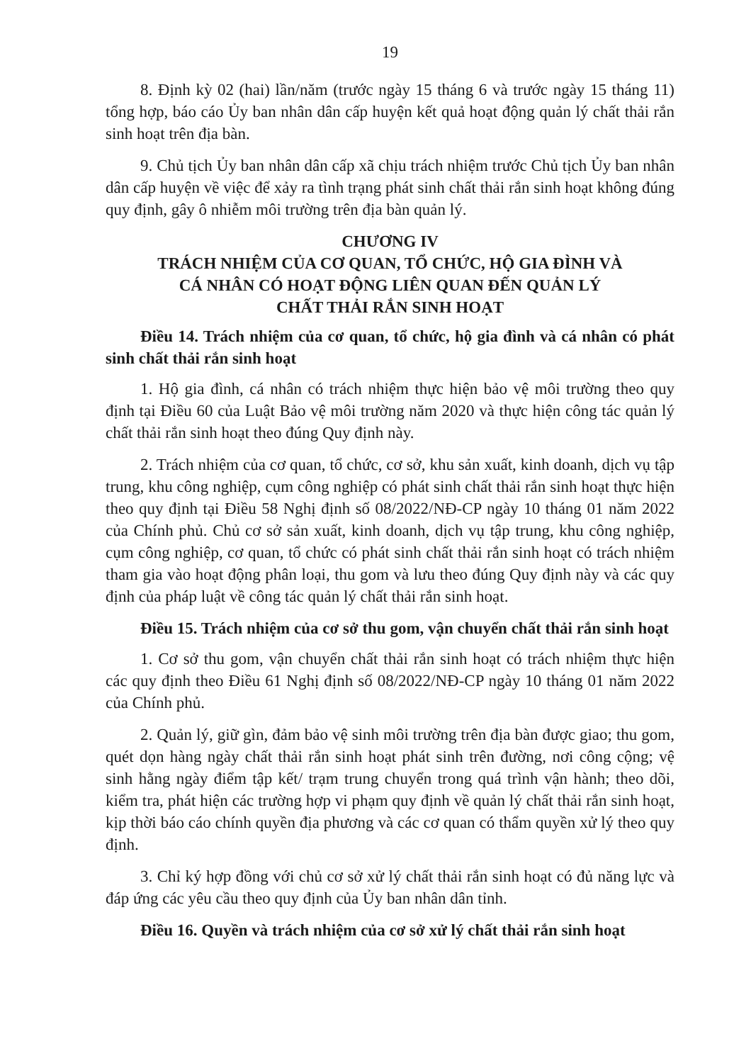19
8. Định kỳ 02 (hai) lần/năm (trước ngày 15 tháng 6 và trước ngày 15 tháng 11) tổng hợp, báo cáo Ủy ban nhân dân cấp huyện kết quả hoạt động quản lý chất thải rắn sinh hoạt trên địa bàn.
9. Chủ tịch Ủy ban nhân dân cấp xã chịu trách nhiệm trước Chủ tịch Ủy ban nhân dân cấp huyện về việc để xảy ra tình trạng phát sinh chất thải rắn sinh hoạt không đúng quy định, gây ô nhiễm môi trường trên địa bàn quản lý.
CHƯƠNG IV
TRÁCH NHIỆM CỦA CƠ QUAN, TỔ CHỨC, HỘ GIA ĐÌNH VÀ
CÁ NHÂN CÓ HOẠT ĐỘNG LIÊN QUAN ĐẾN QUẢN LÝ
CHẤT THẢI RẮN SINH HOẠT
Điều 14. Trách nhiệm của cơ quan, tổ chức, hộ gia đình và cá nhân có phát sinh chất thải rắn sinh hoạt
1. Hộ gia đình, cá nhân có trách nhiệm thực hiện bảo vệ môi trường theo quy định tại Điều 60 của Luật Bảo vệ môi trường năm 2020 và thực hiện công tác quản lý chất thải rắn sinh hoạt theo đúng Quy định này.
2. Trách nhiệm của cơ quan, tổ chức, cơ sở, khu sản xuất, kinh doanh, dịch vụ tập trung, khu công nghiệp, cụm công nghiệp có phát sinh chất thải rắn sinh hoạt thực hiện theo quy định tại Điều 58 Nghị định số 08/2022/NĐ-CP ngày 10 tháng 01 năm 2022 của Chính phủ. Chủ cơ sở sản xuất, kinh doanh, dịch vụ tập trung, khu công nghiệp, cụm công nghiệp, cơ quan, tổ chức có phát sinh chất thải rắn sinh hoạt có trách nhiệm tham gia vào hoạt động phân loại, thu gom và lưu theo đúng Quy định này và các quy định của pháp luật về công tác quản lý chất thải rắn sinh hoạt.
Điều 15. Trách nhiệm của cơ sở thu gom, vận chuyển chất thải rắn sinh hoạt
1. Cơ sở thu gom, vận chuyển chất thải rắn sinh hoạt có trách nhiệm thực hiện các quy định theo Điều 61 Nghị định số 08/2022/NĐ-CP ngày 10 tháng 01 năm 2022 của Chính phủ.
2. Quản lý, giữ gìn, đảm bảo vệ sinh môi trường trên địa bàn được giao; thu gom, quét dọn hàng ngày chất thải rắn sinh hoạt phát sinh trên đường, nơi công cộng; vệ sinh hằng ngày điểm tập kết/ trạm trung chuyển trong quá trình vận hành; theo dõi, kiểm tra, phát hiện các trường hợp vi phạm quy định về quản lý chất thải rắn sinh hoạt, kịp thời báo cáo chính quyền địa phương và các cơ quan có thẩm quyền xử lý theo quy định.
3. Chỉ ký hợp đồng với chủ cơ sở xử lý chất thải rắn sinh hoạt có đủ năng lực và đáp ứng các yêu cầu theo quy định của Ủy ban nhân dân tỉnh.
Điều 16. Quyền và trách nhiệm của cơ sở xử lý chất thải rắn sinh hoạt